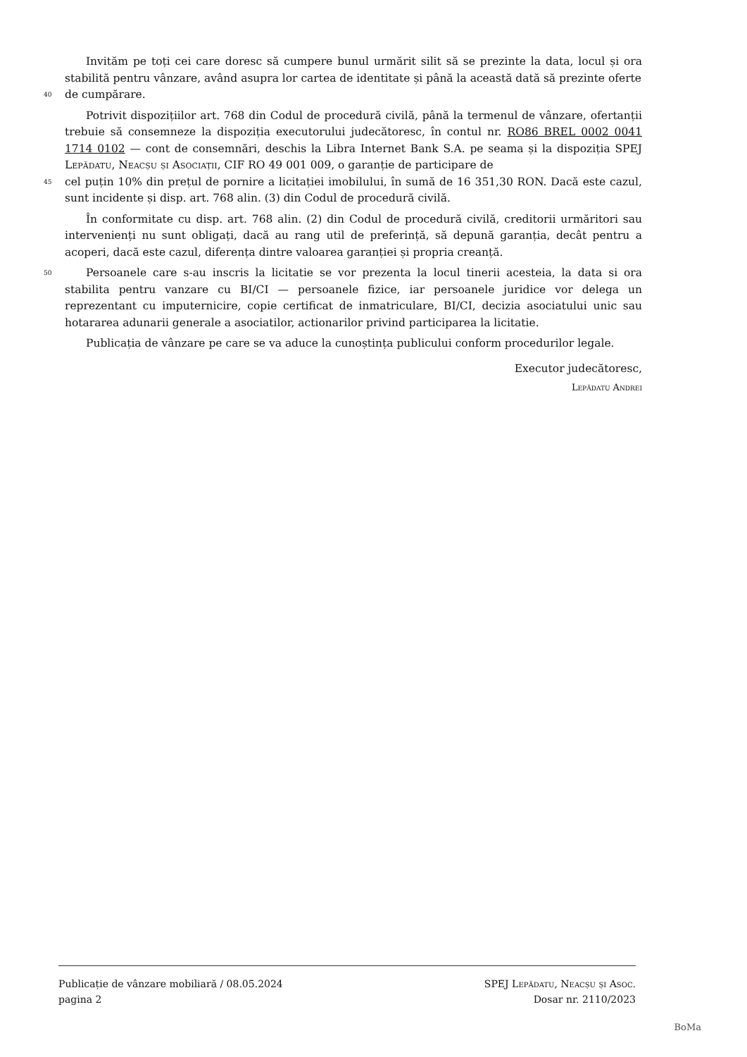Invităm pe toți cei care doresc să cumpere bunul urmărit silit să se prezinte la data, locul și ora stabilită pentru vânzare, având asupra lor cartea de identitate și până la această dată să prezinte oferte
40
de cumpărare.
Potrivit dispozițiilor art. 768 din Codul de procedură civilă, până la termenul de vânzare, ofertanții trebuie să consemneze la dispoziția executorului judecătoresc, în contul nr. RO86 BREL 0002 0041 1714 0102 — cont de consemnări, deschis la Libra Internet Bank S.A. pe seama și la dispoziția SPEJ Lepădatu, Neacșu și Asociații, CIF RO 49 001 009, o garanție de participare de
45
cel puțin 10% din prețul de pornire a licitației imobilului, în sumă de 16 351,30 RON. Dacă este cazul, sunt incidente și disp. art. 768 alin. (3) din Codul de procedură civilă.
În conformitate cu disp. art. 768 alin. (2) din Codul de procedură civilă, creditorii urmăritori sau intervenienți nu sunt obligați, dacă au rang util de preferință, să depună garanția, decât pentru a acoperi, dacă este cazul, diferența dintre valoarea garanției și propria creanță.
50
Persoanele care s-au inscris la licitatie se vor prezenta la locul tinerii acesteia, la data si ora stabilita pentru vanzare cu BI/CI — persoanele fizice, iar persoanele juridice vor delega un reprezentant cu imputernicire, copie certificat de inmatriculare, BI/CI, decizia asociatului unic sau hotararea adunarii generale a asociatilor, actionarilor privind participarea la licitatie.
Publicația de vânzare pe care se va aduce la cunoștința publicului conform procedurilor legale.
Executor judecătoresc,
Lepădatu Andrei
Publicație de vânzare mobiliară / 08.05.2024
pagina 2
SPEJ Lepădatu, Neacșu și Asoc.
Dosar nr. 2110/2023
BoMa